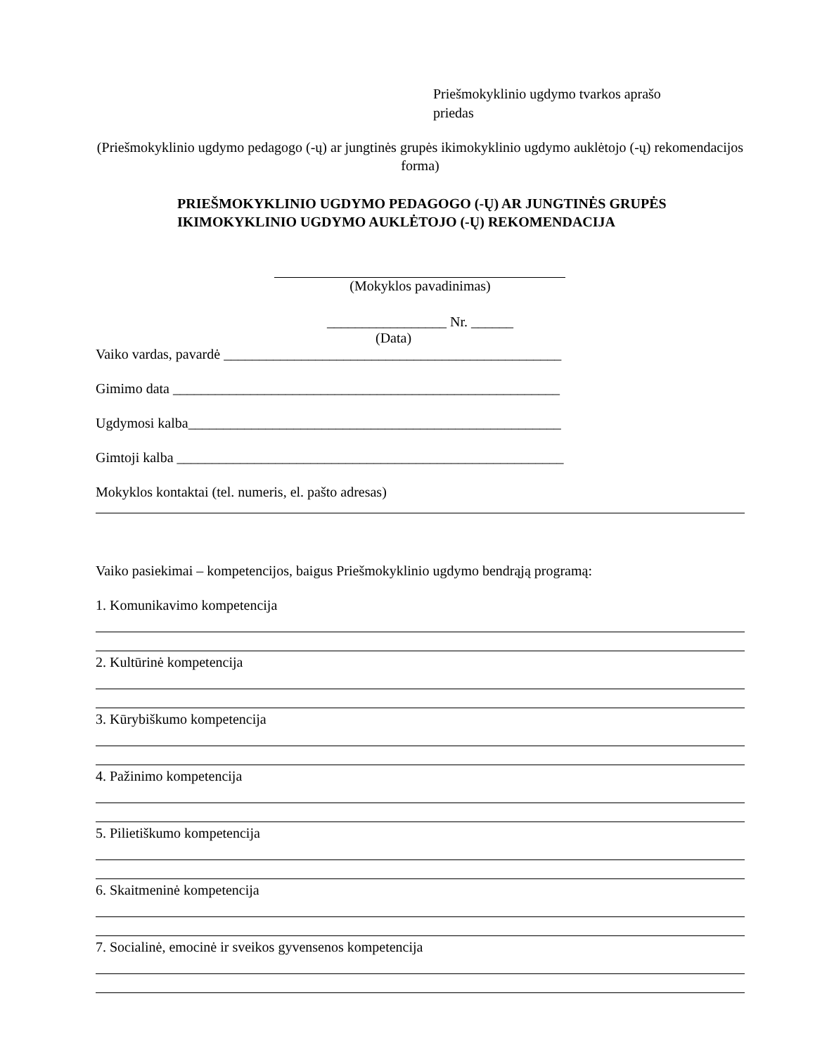Priešmokyklinio ugdymo tvarkos aprašo
priedas
(Priešmokyklinio ugdymo pedagogo (-ų) ar jungtinės grupės ikimokyklinio ugdymo auklėtojo (-ų) rekomendacijos forma)
PRIEŠMOKYKLINIO UGDYMO PEDAGOGO (-Ų) AR JUNGTINĖS GRUPĖS IKIMOKYKLINIO UGDYMO AUKLĖTOJO (-Ų) REKOMENDACIJA
(Mokyklos pavadinimas)
_________________ Nr. ______
(Data)
Vaiko vardas, pavardė ________________________________________________
Gimimo data _______________________________________________________
Ugdymosi kalba_____________________________________________________
Gimtoji kalba _______________________________________________________
Mokyklos kontaktai (tel. numeris, el. pašto adresas)
Vaiko pasiekimai – kompetencijos, baigus Priešmokyklinio ugdymo bendrąją programą:
1. Komunikavimo kompetencija
2. Kultūrinė kompetencija
3. Kūrybiškumo kompetencija
4. Pažinimo kompetencija
5. Pilietiškumo kompetencija
6. Skaitmeninė kompetencija
7. Socialinė, emocinė ir sveikos gyvensenos kompetencija